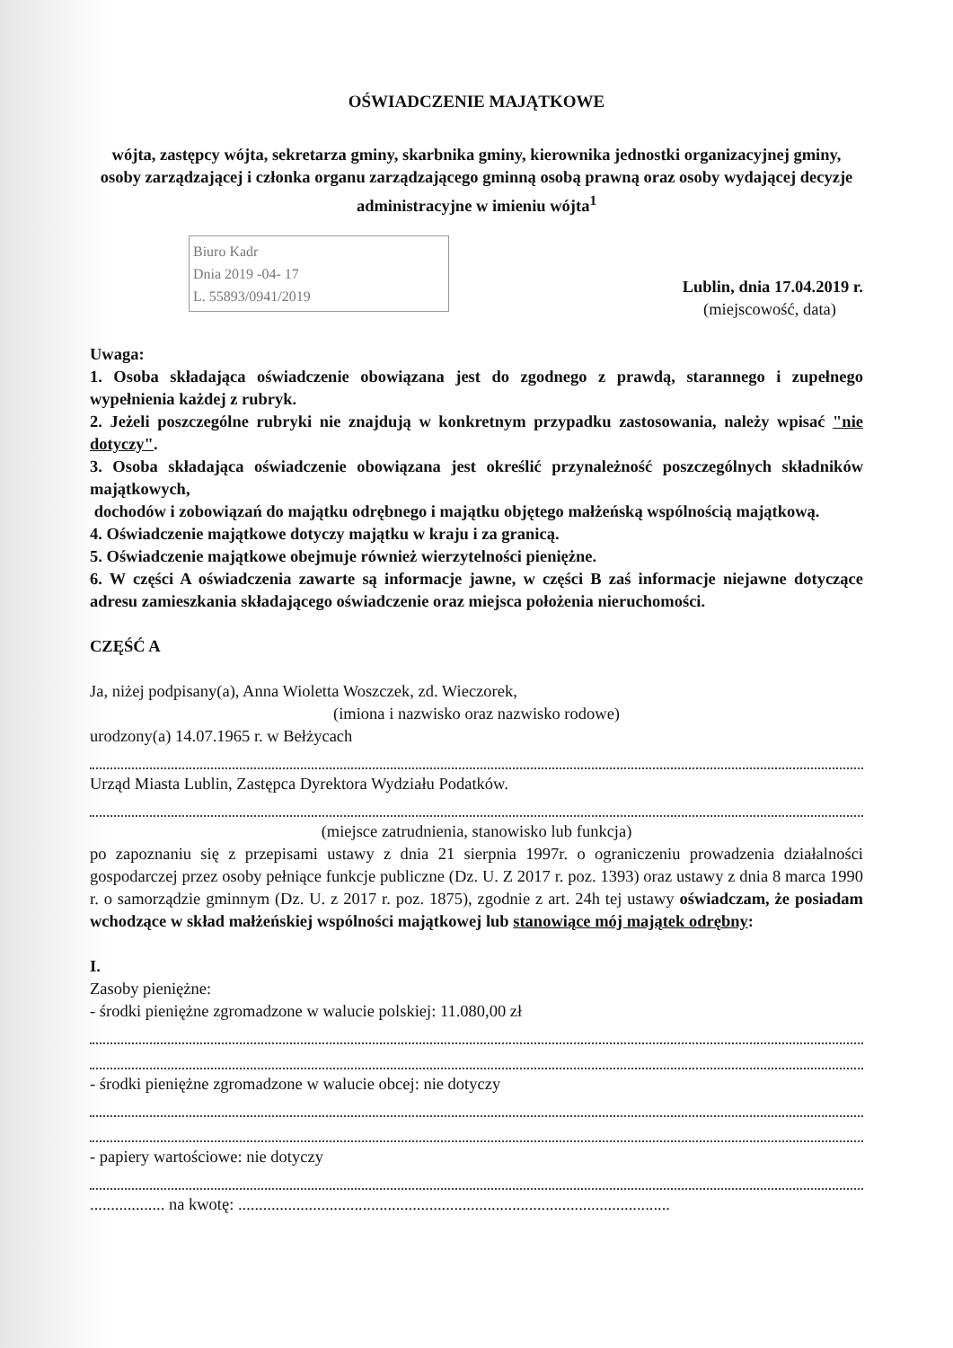OŚWIADCZENIE MAJĄTKOWE
wójta, zastępcy wójta, sekretarza gminy, skarbnika gminy, kierownika jednostki organizacyjnej gminy, osoby zarządzającej i członka organu zarządzającego gminną osobą prawną oraz osoby wydającej decyzje administracyjne w imieniu wójta<sup>1</sup>
Biuro Kadr
Dnia 2019 -04- 17
L. 55893/0941/2019
Lublin, dnia 17.04.2019 r.
(miejscowość, data)
Uwaga:
1. Osoba składająca oświadczenie obowiązana jest do zgodnego z prawdą, starannego i zupełnego wypełnienia każdej z rubryk.
2. Jeżeli poszczególne rubryki nie znajdują w konkretnym przypadku zastosowania, należy wpisać "nie dotyczy".
3. Osoba składająca oświadczenie obowiązana jest określić przynależność poszczególnych składników majątkowych,
dochodów i zobowiązań do majątku odrębnego i majątku objętego małżeńską wspólnością majątkową.
4. Oświadczenie majątkowe dotyczy majątku w kraju i za granicą.
5. Oświadczenie majątkowe obejmuje również wierzytelności pieniężne.
6. W części A oświadczenia zawarte są informacje jawne, w części B zaś informacje niejawne dotyczące adresu zamieszkania składającego oświadczenie oraz miejsca położenia nieruchomości.
CZĘŚĆ A
Ja, niżej podpisany(a), Anna Wioletta Woszczek, zd. Wieczorek,
(imiona i nazwisko oraz nazwisko rodowe)
urodzony(a) 14.07.1965 r. w Bełżycach
Urząd Miasta Lublin, Zastępca Dyrektora Wydziału Podatków.
(miejsce zatrudnienia, stanowisko lub funkcja)
po zapoznaniu się z przepisami ustawy z dnia 21 sierpnia 1997r. o ograniczeniu prowadzenia działalności gospodarczej przez osoby pełniące funkcje publiczne (Dz. U. Z 2017 r. poz. 1393) oraz ustawy z dnia 8 marca 1990 r. o samorządzie gminnym (Dz. U. z 2017 r. poz. 1875), zgodnie z art. 24h tej ustawy oświadczam, że posiadam wchodzące w skład małżeńskiej wspólności majątkowej lub stanowiące mój majątek odrębny:
I.
Zasoby pieniężne:
- środki pieniężne zgromadzone w walucie polskiej: 11.080,00 zł
- środki pieniężne zgromadzone w walucie obcej: nie dotyczy
- papiery wartościowe: nie dotyczy
.................. na kwotę: ........................................................................................................